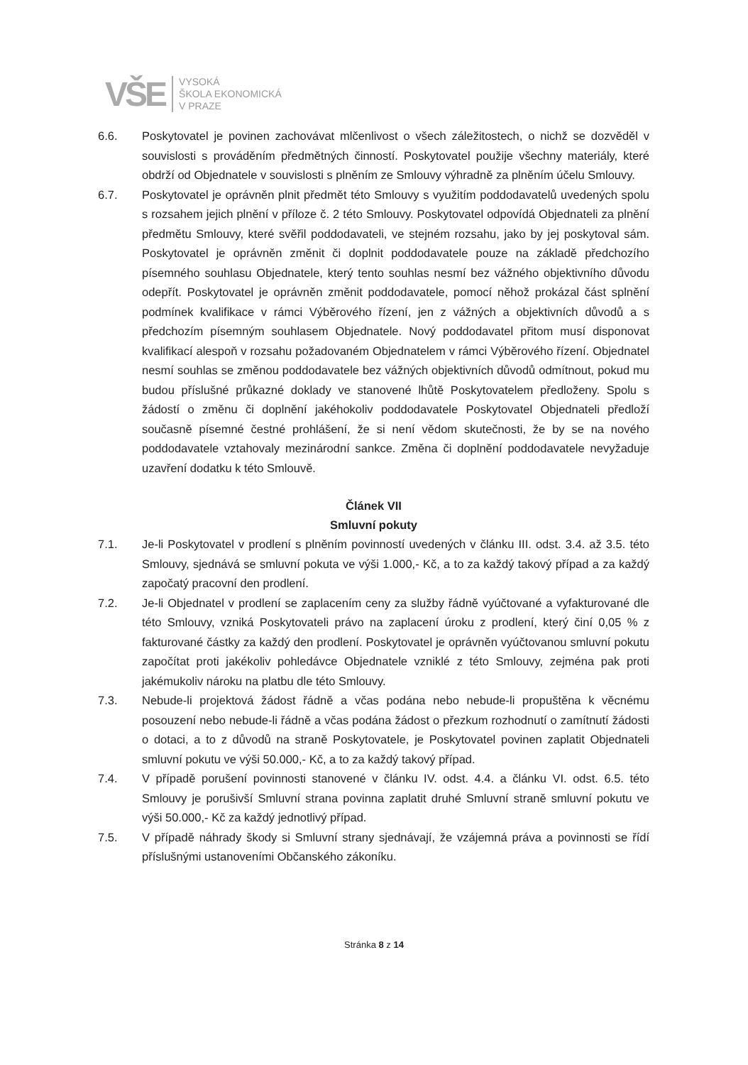VŠE
VYSOKÁ
ŠKOLA EKONOMICKÁ
V PRAZE
6.6. Poskytovatel je povinen zachovávat mlčenlivost o všech záležitostech, o nichž se dozvěděl v souvislosti s prováděním předmětných činností. Poskytovatel použije všechny materiály, které obdrží od Objednatele v souvislosti s plněním ze Smlouvy výhradně za plněním účelu Smlouvy.
6.7. Poskytovatel je oprávněn plnit předmět této Smlouvy s využitím poddodavatelů uvedených spolu s rozsahem jejich plnění v příloze č. 2 této Smlouvy. Poskytovatel odpovídá Objednateli za plnění předmětu Smlouvy, které svěřil poddodavateli, ve stejném rozsahu, jako by jej poskytoval sám. Poskytovatel je oprávněn změnit či doplnit poddodavatele pouze na základě předchozího písemného souhlasu Objednatele, který tento souhlas nesmí bez vážného objektivního důvodu odepřít. Poskytovatel je oprávněn změnit poddodavatele, pomocí něhož prokázal část splnění podmínek kvalifikace v rámci Výběrového řízení, jen z vážných a objektivních důvodů a s předchozím písemným souhlasem Objednatele. Nový poddodavatel přitom musí disponovat kvalifikací alespoň v rozsahu požadovaném Objednatelem v rámci Výběrového řízení. Objednatel nesmí souhlas se změnou poddodavatele bez vážných objektivních důvodů odmítnout, pokud mu budou příslušné průkazné doklady ve stanovené lhůtě Poskytovatelem předloženy. Spolu s žádostí o změnu či doplnění jakéhokoliv poddodavatele Poskytovatel Objednateli předloží současně písemné čestné prohlášení, že si není vědom skutečnosti, že by se na nového poddodavatele vztahovaly mezinárodní sankce. Změna či doplnění poddodavatele nevyžaduje uzavření dodatku k této Smlouvě.
Článek VII
Smluvní pokuty
7.1. Je-li Poskytovatel v prodlení s plněním povinností uvedených v článku III. odst. 3.4. až 3.5. této Smlouvy, sjednává se smluvní pokuta ve výši 1.000,- Kč, a to za každý takový případ a za každý započatý pracovní den prodlení.
7.2. Je-li Objednatel v prodlení se zaplacením ceny za služby řádně vyúčtované a vyfakturované dle této Smlouvy, vzniká Poskytovateli právo na zaplacení úroku z prodlení, který činí 0,05 % z fakturované částky za každý den prodlení. Poskytovatel je oprávněn vyúčtovanou smluvní pokutu započítat proti jakékoliv pohledávce Objednatele vzniklé z této Smlouvy, zejména pak proti jakémukoliv nároku na platbu dle této Smlouvy.
7.3. Nebude-li projektová žádost řádně a včas podána nebo nebude-li propuštěna k věcnému posouzení nebo nebude-li řádně a včas podána žádost o přezkum rozhodnutí o zamítnutí žádosti o dotaci, a to z důvodů na straně Poskytovatele, je Poskytovatel povinen zaplatit Objednateli smluvní pokutu ve výši 50.000,- Kč, a to za každý takový případ.
7.4. V případě porušení povinnosti stanovené v článku IV. odst. 4.4. a článku VI. odst. 6.5. této Smlouvy je porušivší Smluvní strana povinna zaplatit druhé Smluvní straně smluvní pokutu ve výši 50.000,- Kč za každý jednotlivý případ.
7.5. V případě náhrady škody si Smluvní strany sjednávají, že vzájemná práva a povinnosti se řídí příslušnými ustanoveními Občanského zákoníku.
Stránka 8 z 14